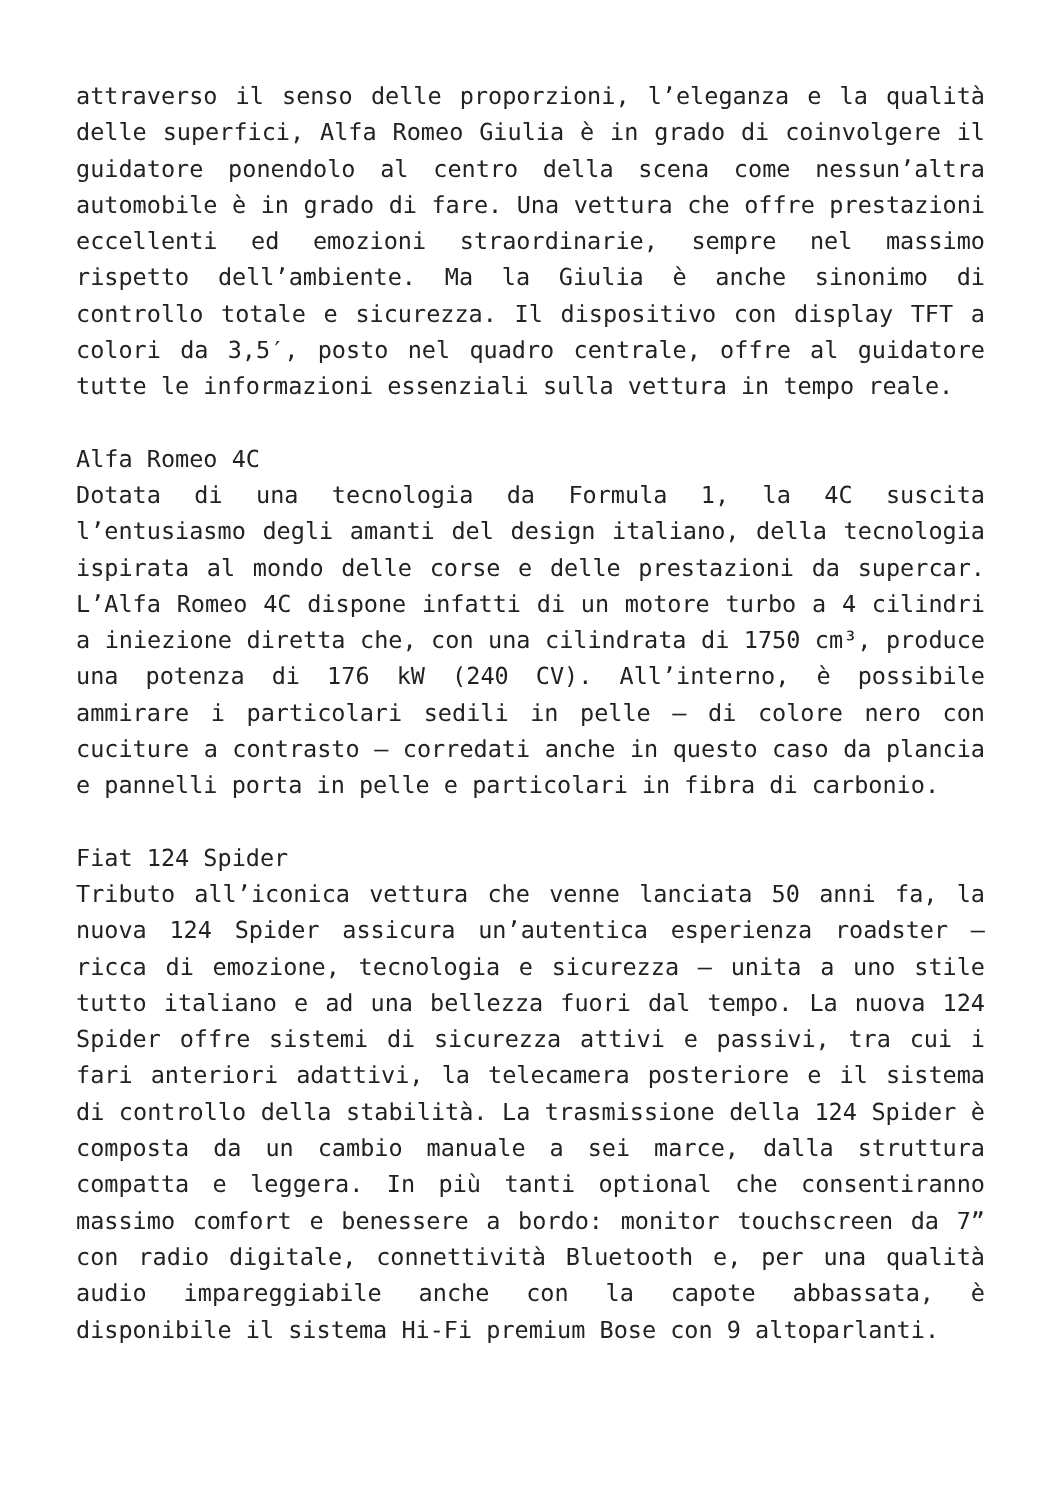attraverso il senso delle proporzioni, l’eleganza e la qualità delle superfici, Alfa Romeo Giulia è in grado di coinvolgere il guidatore ponendolo al centro della scena come nessun’altra automobile è in grado di fare. Una vettura che offre prestazioni eccellenti ed emozioni straordinarie, sempre nel massimo rispetto dell’ambiente. Ma la Giulia è anche sinonimo di controllo totale e sicurezza. Il dispositivo con display TFT a colori da 3,5′, posto nel quadro centrale, offre al guidatore tutte le informazioni essenziali sulla vettura in tempo reale.
Alfa Romeo 4C
Dotata di una tecnologia da Formula 1, la 4C suscita l’entusiasmo degli amanti del design italiano, della tecnologia ispirata al mondo delle corse e delle prestazioni da supercar. L’Alfa Romeo 4C dispone infatti di un motore turbo a 4 cilindri a iniezione diretta che, con una cilindrata di 1750 cm³, produce una potenza di 176 kW (240 CV). All’interno, è possibile ammirare i particolari sedili in pelle – di colore nero con cuciture a contrasto – corredati anche in questo caso da plancia e pannelli porta in pelle e particolari in fibra di carbonio.
Fiat 124 Spider
Tributo all’iconica vettura che venne lanciata 50 anni fa, la nuova 124 Spider assicura un’autentica esperienza roadster – ricca di emozione, tecnologia e sicurezza – unita a uno stile tutto italiano e ad una bellezza fuori dal tempo. La nuova 124 Spider offre sistemi di sicurezza attivi e passivi, tra cui i fari anteriori adattivi, la telecamera posteriore e il sistema di controllo della stabilità. La trasmissione della 124 Spider è composta da un cambio manuale a sei marce, dalla struttura compatta e leggera. In più tanti optional che consentiranno massimo comfort e benessere a bordo: monitor touchscreen da 7” con radio digitale, connettività Bluetooth e, per una qualità audio impareggiabile anche con la capote abbassata, è disponibile il sistema Hi-Fi premium Bose con 9 altoparlanti.